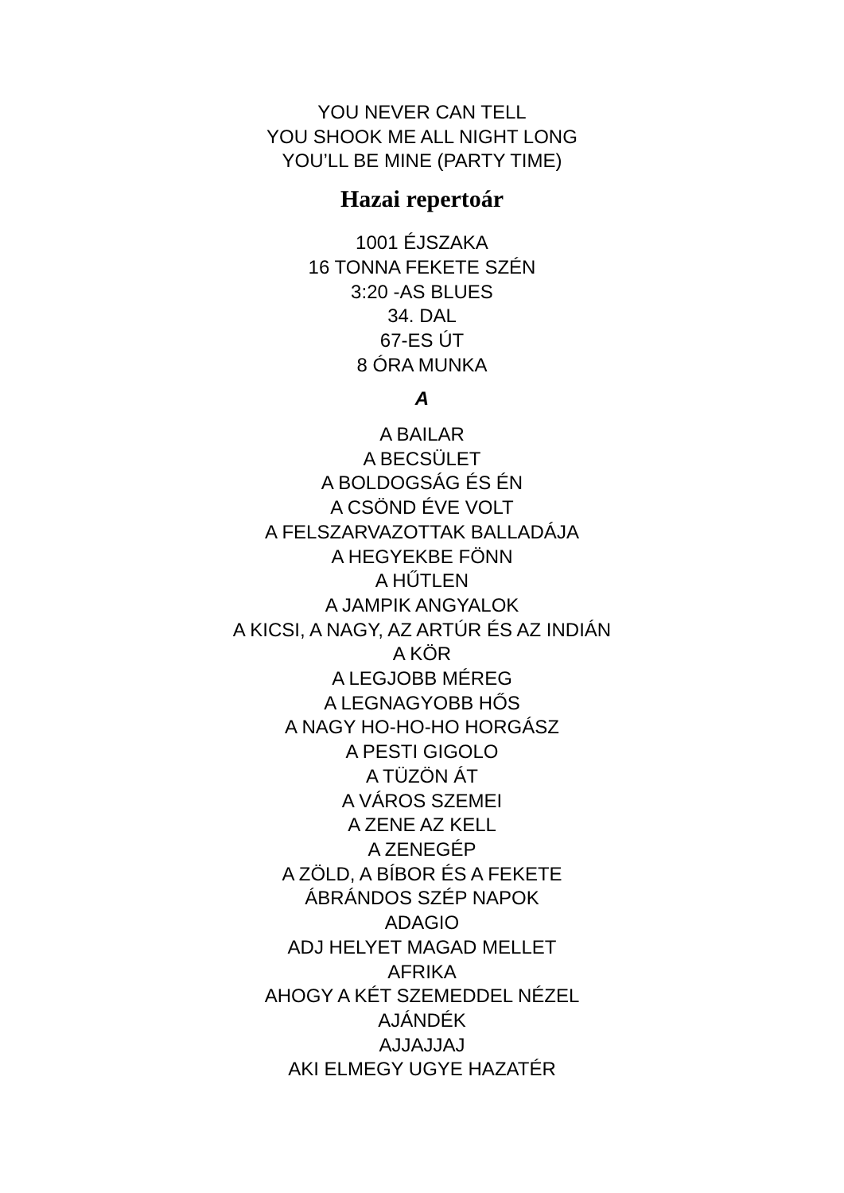YOU NEVER CAN TELL
YOU SHOOK ME ALL NIGHT LONG
YOU’LL BE MINE (PARTY TIME)
Hazai repertoár
1001 ÉJSZAKA
16 TONNA FEKETE SZÉN
3:20 -AS BLUES
34. DAL
67-ES ÚT
8 ÓRA MUNKA
A
A BAILAR
A BECSÜLET
A BOLDOGSÁG ÉS ÉN
A CSÖND ÉVE VOLT
A FELSZARVAZOTTAK BALLADÁJA
A HEGYEKBE FÖNN
A HŰTLEN
A JAMPIK ANGYALOK
A KICSI, A NAGY, AZ ARTÚR ÉS AZ INDIÁN
A KÖR
A LEGJOBB MÉREG
A LEGNAGYOBB HŐS
A NAGY HO-HO-HO HORGÁSZ
A PESTI GIGOLO
A TÜZÖN ÁT
A VÁROS SZEMEI
A ZENE AZ KELL
A ZENEGÉP
A ZÖLD, A BÍBOR ÉS A FEKETE
ÁBRÁNDOS SZÉP NAPOK
ADAGIO
ADJ HELYET MAGAD MELLET
AFRIKA
AHOGY A KÉT SZEMEDDEL NÉZEL
AJÁNDÉK
AJJAJJAJ
AKI ELMEGY UGYE HAZATÉR